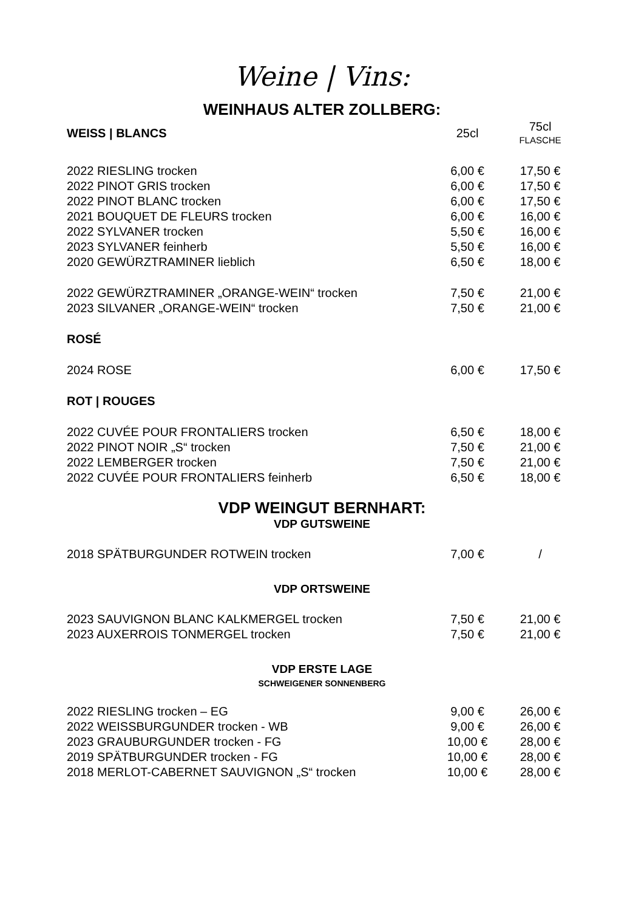Weine | Vins:
WEINHAUS ALTER ZOLLBERG:
| WEISS / BLANCS | 25cl | 75cl FLASCHE |
| 2022 RIESLING trocken | 6,00 € | 17,50 € |
| 2022 PINOT GRIS trocken | 6,00 € | 17,50 € |
| 2022 PINOT BLANC trocken | 6,00 € | 17,50 € |
| 2021 BOUQUET DE FLEURS trocken | 6,00 € | 16,00 € |
| 2022 SYLVANER trocken | 5,50 € | 16,00 € |
| 2023 SYLVANER feinherb | 5,50 € | 16,00 € |
| 2020 GEWÜRZTRAMINER lieblich | 6,50 € | 18,00 € |
| 2022 GEWÜRZTRAMINER „ORANGE-WEIN“ trocken | 7,50 € | 21,00 € |
| 2023 SILVANER „ORANGE-WEIN“ trocken | 7,50 € | 21,00 € |
| ROSÉ | | |
| 2024 ROSE | 6,00 € | 17,50 € |
| ROT / ROUGES | | |
| 2022 CUVÉE POUR FRONTALIERS trocken | 6,50 € | 18,00 € |
| 2022 PINOT NOIR „S“ trocken | 7,50 € | 21,00 € |
| 2022 LEMBERGER trocken | 7,50 € | 21,00 € |
| 2022 CUVÉE POUR FRONTALIERS feinherb | 6,50 € | 18,00 € |
VDP WEINGUT BERNHART:
VDP GUTSWEINE
| 2018 SPÄTBURGUNDER ROTWEIN trocken | 7,00 € | / |
VDP ORTSWEINE
| 2023 SAUVIGNON BLANC KALKMERGEL trocken | 7,50 € | 21,00 € |
| 2023 AUXERROIS TONMERGEL trocken | 7,50 € | 21,00 € |
VDP ERSTE LAGE
SCHWEIGENER SONNENBERG
| 2022 RIESLING trocken – EG | 9,00 € | 26,00 € |
| 2022 WEISSBURGUNDER trocken - WB | 9,00 € | 26,00 € |
| 2023 GRAUBURGUNDER trocken - FG | 10,00 € | 28,00 € |
| 2019 SPÄTBURGUNDER trocken - FG | 10,00 € | 28,00 € |
| 2018 MERLOT-CABERNET SAUVIGNON „S“ trocken | 10,00 € | 28,00 € |